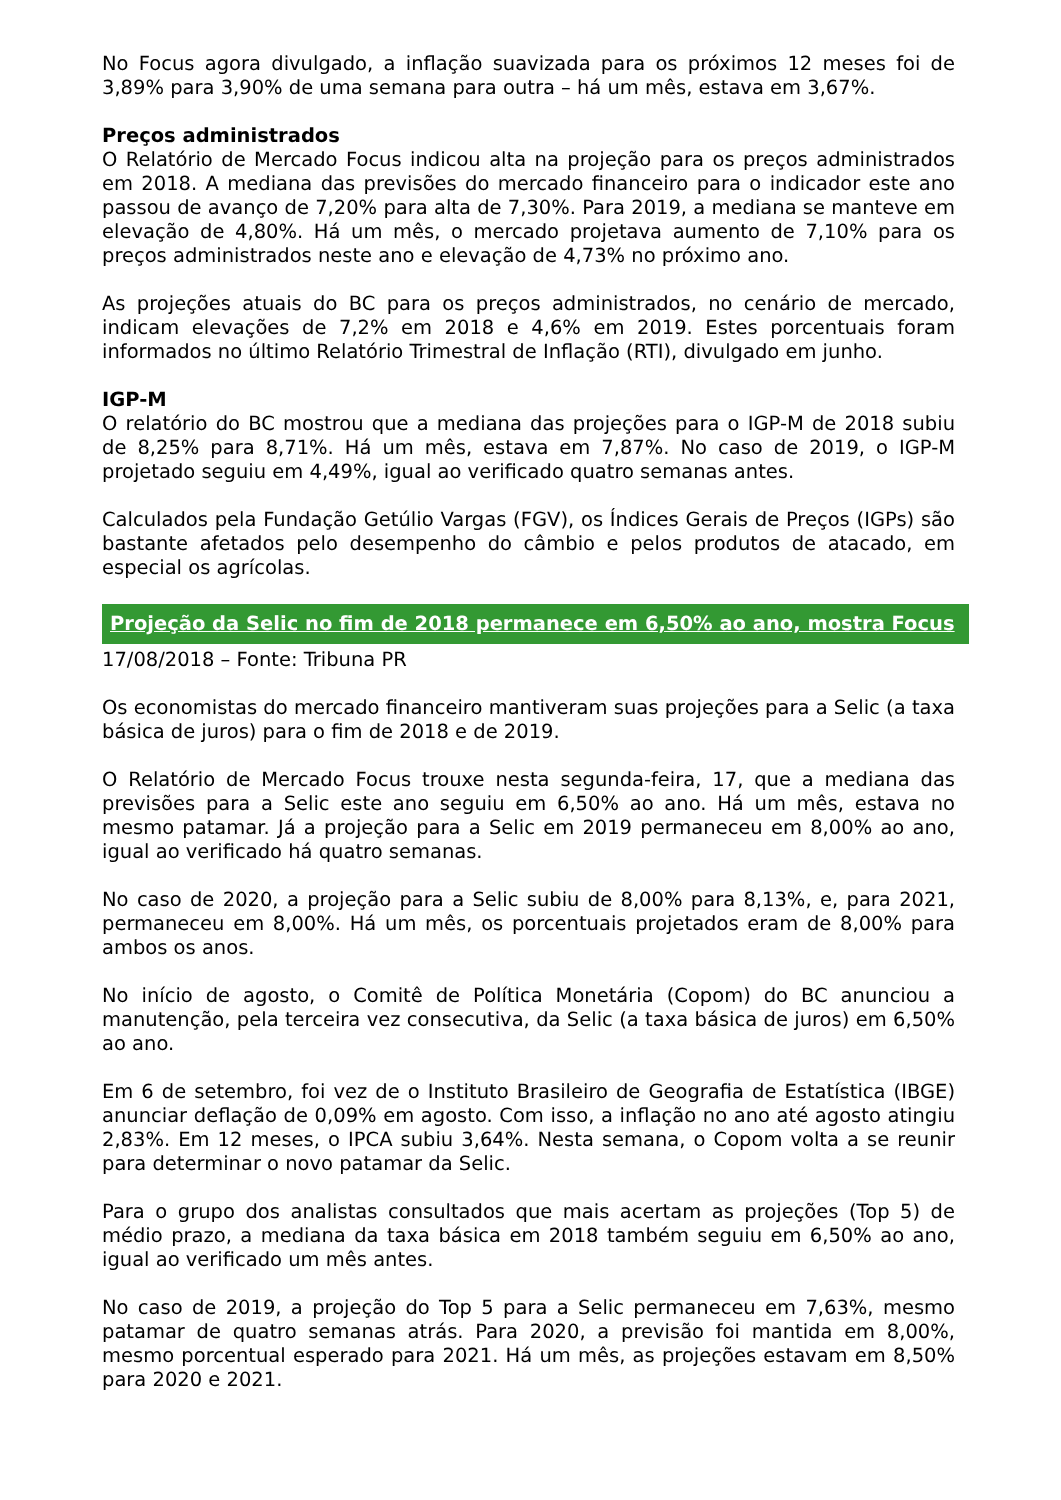No Focus agora divulgado, a inflação suavizada para os próximos 12 meses foi de 3,89% para 3,90% de uma semana para outra – há um mês, estava em 3,67%.
Preços administrados
O Relatório de Mercado Focus indicou alta na projeção para os preços administrados em 2018. A mediana das previsões do mercado financeiro para o indicador este ano passou de avanço de 7,20% para alta de 7,30%. Para 2019, a mediana se manteve em elevação de 4,80%. Há um mês, o mercado projetava aumento de 7,10% para os preços administrados neste ano e elevação de 4,73% no próximo ano.
As projeções atuais do BC para os preços administrados, no cenário de mercado, indicam elevações de 7,2% em 2018 e 4,6% em 2019. Estes porcentuais foram informados no último Relatório Trimestral de Inflação (RTI), divulgado em junho.
IGP-M
O relatório do BC mostrou que a mediana das projeções para o IGP-M de 2018 subiu de 8,25% para 8,71%. Há um mês, estava em 7,87%. No caso de 2019, o IGP-M projetado seguiu em 4,49%, igual ao verificado quatro semanas antes.
Calculados pela Fundação Getúlio Vargas (FGV), os Índices Gerais de Preços (IGPs) são bastante afetados pelo desempenho do câmbio e pelos produtos de atacado, em especial os agrícolas.
Projeção da Selic no fim de 2018 permanece em 6,50% ao ano, mostra Focus
17/08/2018 – Fonte: Tribuna PR
Os economistas do mercado financeiro mantiveram suas projeções para a Selic (a taxa básica de juros) para o fim de 2018 e de 2019.
O Relatório de Mercado Focus trouxe nesta segunda-feira, 17, que a mediana das previsões para a Selic este ano seguiu em 6,50% ao ano. Há um mês, estava no mesmo patamar. Já a projeção para a Selic em 2019 permaneceu em 8,00% ao ano, igual ao verificado há quatro semanas.
No caso de 2020, a projeção para a Selic subiu de 8,00% para 8,13%, e, para 2021, permaneceu em 8,00%. Há um mês, os porcentuais projetados eram de 8,00% para ambos os anos.
No início de agosto, o Comitê de Política Monetária (Copom) do BC anunciou a manutenção, pela terceira vez consecutiva, da Selic (a taxa básica de juros) em 6,50% ao ano.
Em 6 de setembro, foi vez de o Instituto Brasileiro de Geografia de Estatística (IBGE) anunciar deflação de 0,09% em agosto. Com isso, a inflação no ano até agosto atingiu 2,83%. Em 12 meses, o IPCA subiu 3,64%. Nesta semana, o Copom volta a se reunir para determinar o novo patamar da Selic.
Para o grupo dos analistas consultados que mais acertam as projeções (Top 5) de médio prazo, a mediana da taxa básica em 2018 também seguiu em 6,50% ao ano, igual ao verificado um mês antes.
No caso de 2019, a projeção do Top 5 para a Selic permaneceu em 7,63%, mesmo patamar de quatro semanas atrás. Para 2020, a previsão foi mantida em 8,00%, mesmo porcentual esperado para 2021. Há um mês, as projeções estavam em 8,50% para 2020 e 2021.